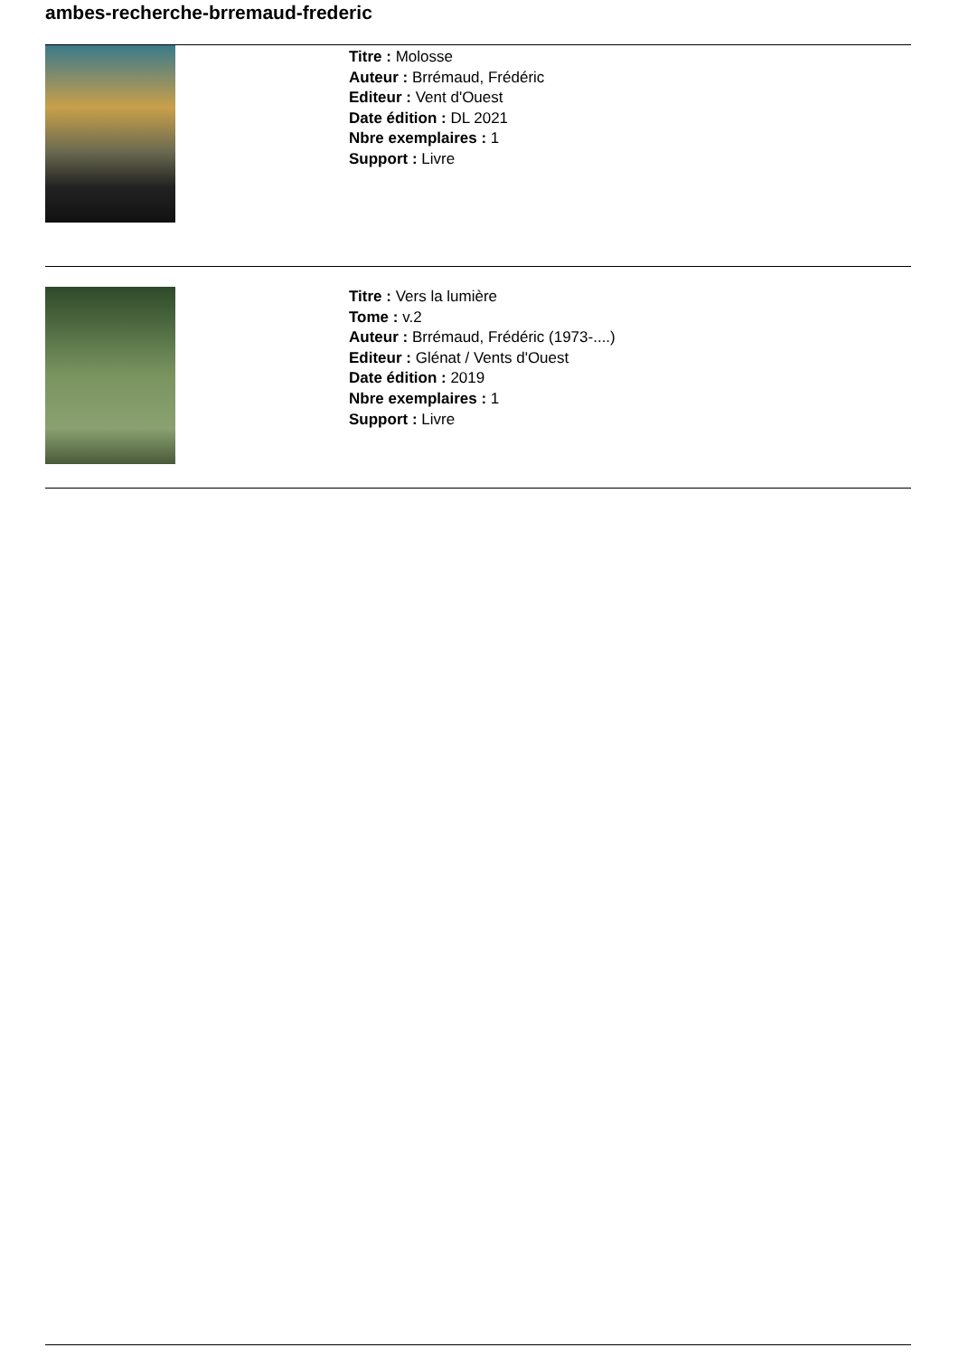ambes-recherche-brremaud-frederic
Titre : Molosse
Auteur : Brrémaud, Frédéric
Editeur : Vent d'Ouest
Date édition : DL 2021
Nbre exemplaires : 1
Support : Livre
Titre : Vers la lumière
Tome : v.2
Auteur : Brrémaud, Frédéric (1973-....)
Editeur : Glénat / Vents d'Ouest
Date édition : 2019
Nbre exemplaires : 1
Support : Livre